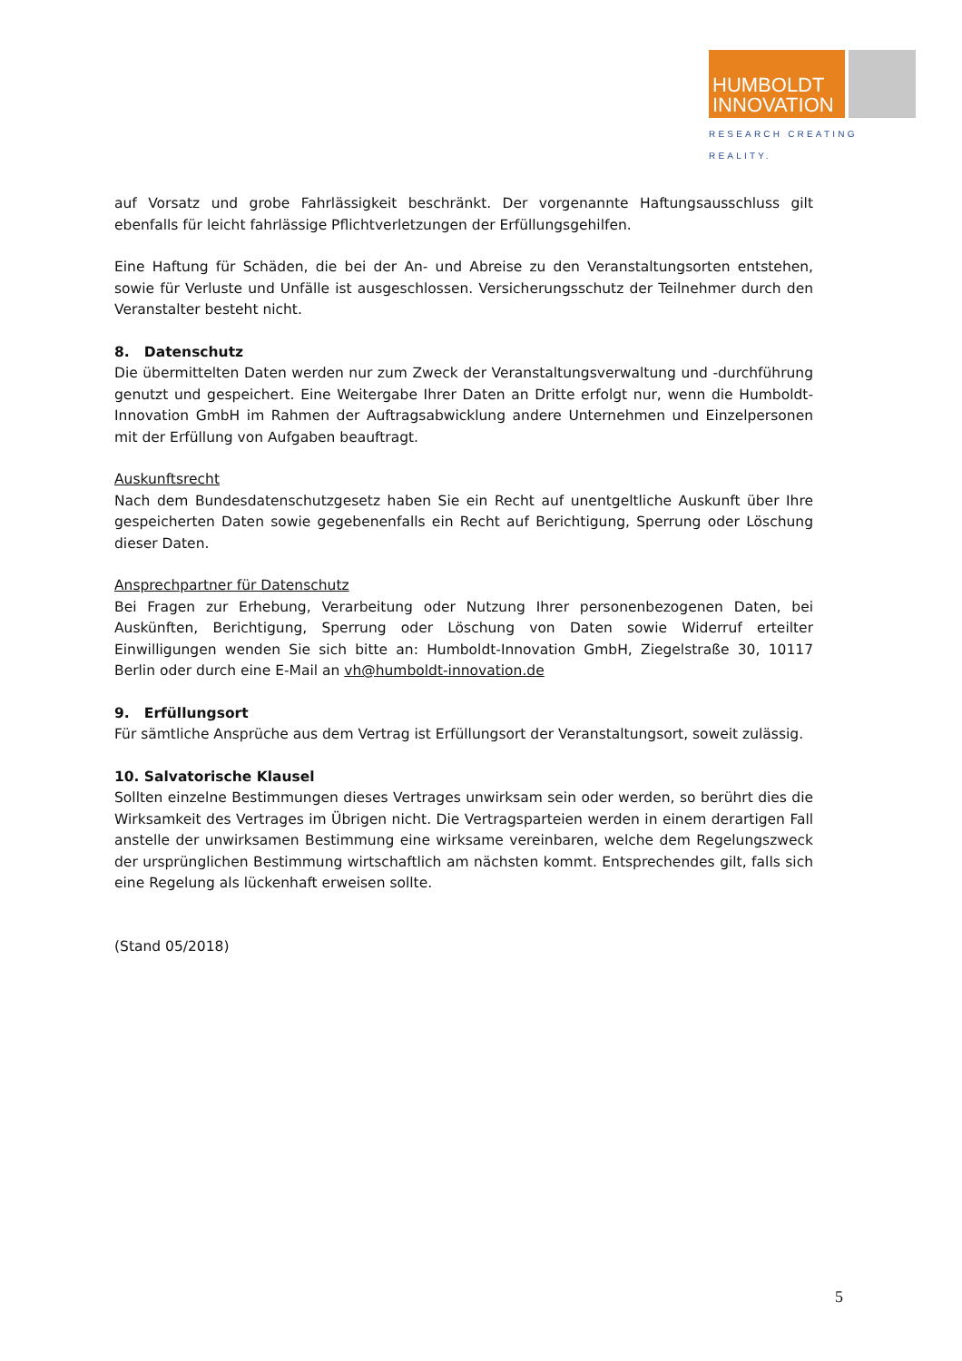HUMBOLDT
INNOVATION
RESEARCH CREATING REALITY.
auf Vorsatz und grobe Fahrlässigkeit beschränkt. Der vorgenannte Haftungsausschluss gilt ebenfalls für leicht fahrlässige Pflichtverletzungen der Erfüllungsgehilfen.
Eine Haftung für Schäden, die bei der An- und Abreise zu den Veranstaltungsorten entstehen, sowie für Verluste und Unfälle ist ausgeschlossen. Versicherungsschutz der Teilnehmer durch den Veranstalter besteht nicht.
8. Datenschutz
Die übermittelten Daten werden nur zum Zweck der Veranstaltungsverwaltung und -durchführung genutzt und gespeichert. Eine Weitergabe Ihrer Daten an Dritte erfolgt nur, wenn die Humboldt-Innovation GmbH im Rahmen der Auftragsabwicklung andere Unternehmen und Einzelpersonen mit der Erfüllung von Aufgaben beauftragt.
Auskunftsrecht
Nach dem Bundesdatenschutzgesetz haben Sie ein Recht auf unentgeltliche Auskunft über Ihre gespeicherten Daten sowie gegebenenfalls ein Recht auf Berichtigung, Sperrung oder Löschung dieser Daten.
Ansprechpartner für Datenschutz
Bei Fragen zur Erhebung, Verarbeitung oder Nutzung Ihrer personenbezogenen Daten, bei Auskünften, Berichtigung, Sperrung oder Löschung von Daten sowie Widerruf erteilter Einwilligungen wenden Sie sich bitte an: Humboldt-Innovation GmbH, Ziegelstraße 30, 10117 Berlin oder durch eine E-Mail an vh@humboldt-innovation.de
9. Erfüllungsort
Für sämtliche Ansprüche aus dem Vertrag ist Erfüllungsort der Veranstaltungsort, soweit zulässig.
10. Salvatorische Klausel
Sollten einzelne Bestimmungen dieses Vertrages unwirksam sein oder werden, so berührt dies die Wirksamkeit des Vertrages im Übrigen nicht. Die Vertragsparteien werden in einem derartigen Fall anstelle der unwirksamen Bestimmung eine wirksame vereinbaren, welche dem Regelungszweck der ursprünglichen Bestimmung wirtschaftlich am nächsten kommt. Entsprechendes gilt, falls sich eine Regelung als lückenhaft erweisen sollte.
(Stand 05/2018)
5